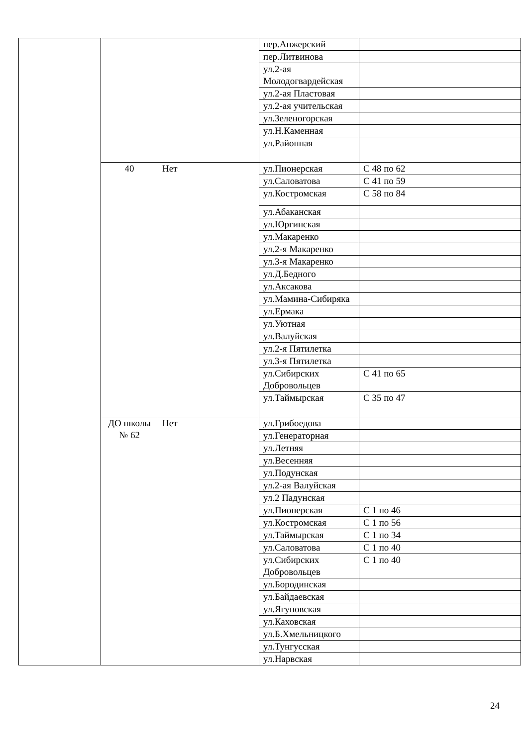| | | | пер.Анжерский | |
| | | | пер.Литвинова | |
| | | | ул.2-ая Молодогвардейская | |
| | | | ул.2-ая Пластовая | |
| | | | ул.2-ая учительская | |
| | | | ул.Зеленогорская | |
| | | | ул.Н.Каменная | |
| | | | ул.Районная | |
| | 40 | Нет | ул.Пионерская | С 48 по 62 |
| | | | ул.Саловатова | С 41 по 59 |
| | | | ул.Костромская | С 58 по 84 |
| | | | ул.Абаканская | |
| | | | ул.Юргинская | |
| | | | ул.Макаренко | |
| | | | ул.2-я Макаренко | |
| | | | ул.3-я Макаренко | |
| | | | ул.Д.Бедного | |
| | | | ул.Аксакова | |
| | | | ул.Мамина-Сибиряка | |
| | | | ул.Ермака | |
| | | | ул.Уютная | |
| | | | ул.Валуйская | |
| | | | ул.2-я Пятилетка | |
| | | | ул.3-я Пятилетка | |
| | | | ул.Сибирских Добровольцев | С 41 по 65 |
| | | | ул.Таймырская | С 35 по 47 |
| | ДО школы № 62 | Нет | ул.Грибоедова | |
| | | | ул.Генераторная | |
| | | | ул.Летняя | |
| | | | ул.Весенняя | |
| | | | ул.Подунская | |
| | | | ул.2-ая Валуйская | |
| | | | ул.2 Падунская | |
| | | | ул.Пионерская | С 1 по 46 |
| | | | ул.Костромская | С 1 по 56 |
| | | | ул.Таймырская | С 1 по 34 |
| | | | ул.Саловатова | С 1 по 40 |
| | | | ул.Сибирских Добровольцев | С 1 по 40 |
| | | | ул.Бородинская | |
| | | | ул.Байдаевская | |
| | | | ул.Ягуновская | |
| | | | ул.Каховская | |
| | | | ул.Б.Хмельницкого | |
| | | | ул.Тунгусская | |
| | | | ул.Нарвская | |
24